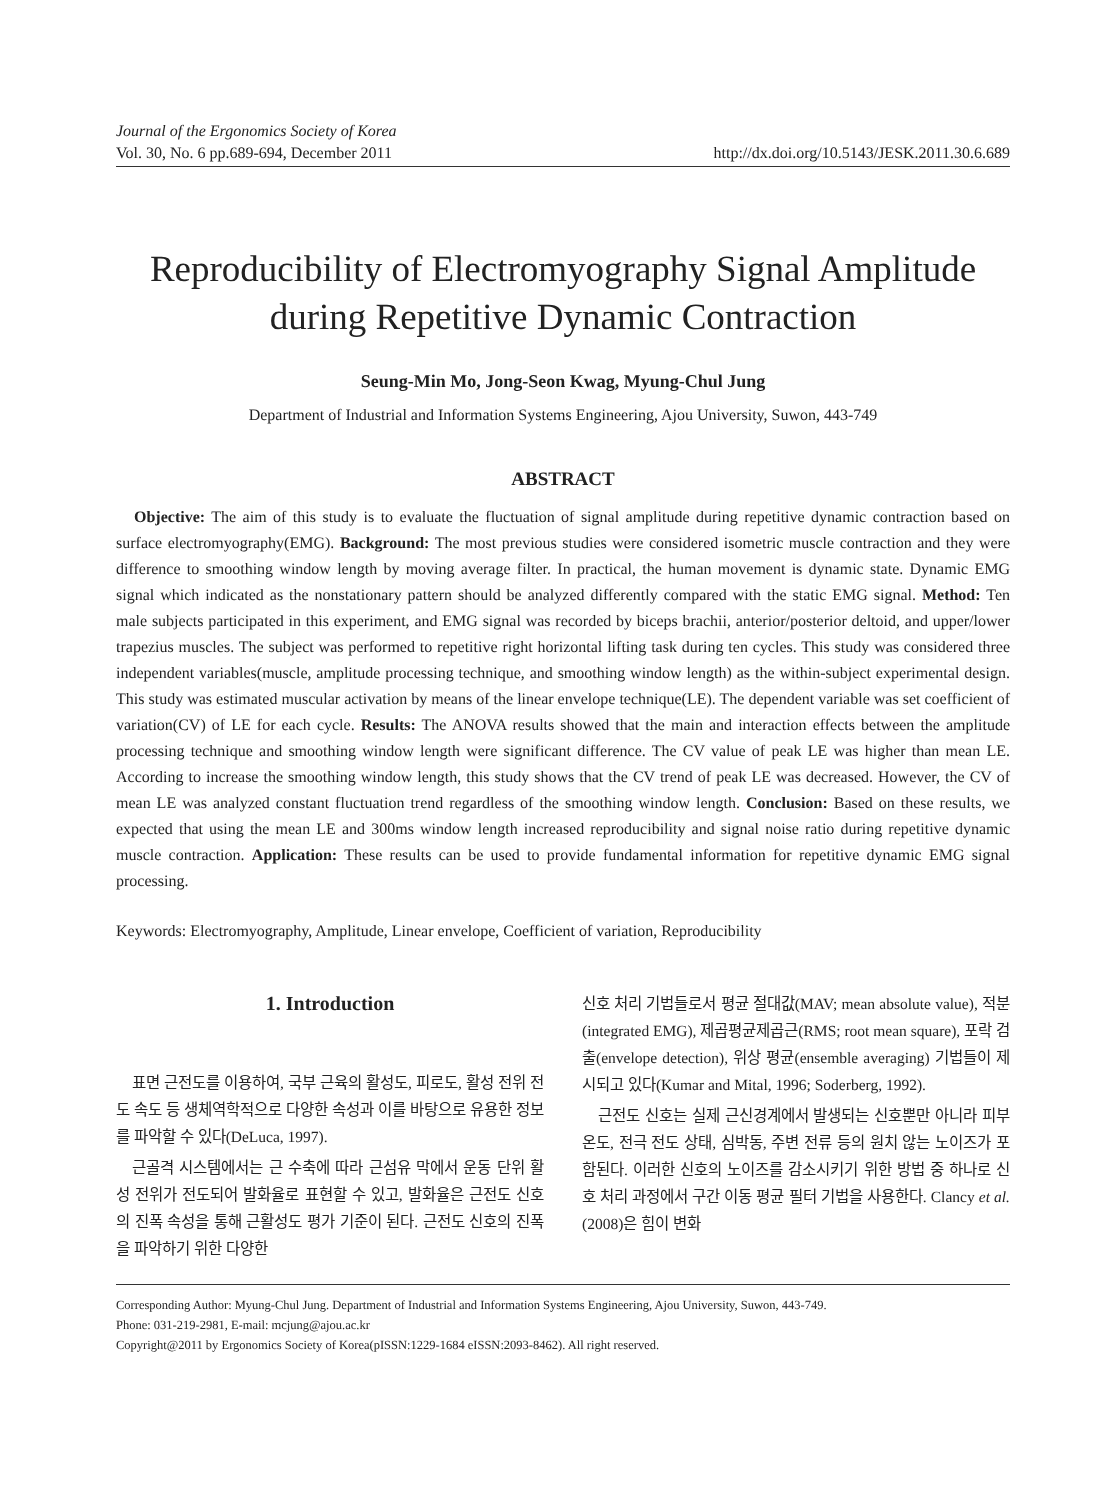Journal of the Ergonomics Society of Korea
Vol. 30, No. 6 pp.689-694, December 2011 http://dx.doi.org/10.5143/JESK.2011.30.6.689
Reproducibility of Electromyography Signal Amplitude
during Repetitive Dynamic Contraction
Seung-Min Mo, Jong-Seon Kwag, Myung-Chul Jung
Department of Industrial and Information Systems Engineering, Ajou University, Suwon, 443-749
ABSTRACT
Objective: The aim of this study is to evaluate the fluctuation of signal amplitude during repetitive dynamic contraction based on surface electromyography(EMG). Background: The most previous studies were considered isometric muscle contraction and they were difference to smoothing window length by moving average filter. In practical, the human movement is dynamic state. Dynamic EMG signal which indicated as the nonstationary pattern should be analyzed differently compared with the static EMG signal. Method: Ten male subjects participated in this experiment, and EMG signal was recorded by biceps brachii, anterior/posterior deltoid, and upper/lower trapezius muscles. The subject was performed to repetitive right horizontal lifting task during ten cycles. This study was considered three independent variables(muscle, amplitude processing technique, and smoothing window length) as the within-subject experimental design. This study was estimated muscular activation by means of the linear envelope technique(LE). The dependent variable was set coefficient of variation(CV) of LE for each cycle. Results: The ANOVA results showed that the main and interaction effects between the amplitude processing technique and smoothing window length were significant difference. The CV value of peak LE was higher than mean LE. According to increase the smoothing window length, this study shows that the CV trend of peak LE was decreased. However, the CV of mean LE was analyzed constant fluctuation trend regardless of the smoothing window length. Conclusion: Based on these results, we expected that using the mean LE and 300ms window length increased reproducibility and signal noise ratio during repetitive dynamic muscle contraction. Application: These results can be used to provide fundamental information for repetitive dynamic EMG signal processing.
Keywords: Electromyography, Amplitude, Linear envelope, Coefficient of variation, Reproducibility
1. Introduction
표면 근전도를 이용하여, 국부 근육의 활성도, 피로도, 활성 전위 전도 속도 등 생체역학적으로 다양한 속성과 이를 바탕으로 유용한 정보를 파악할 수 있다(DeLuca, 1997).
근골격 시스템에서는 근 수축에 따라 근섬유 막에서 운동 단위 활성 전위가 전도되어 발화율로 표현할 수 있고, 발화율은 근전도 신호의 진폭 속성을 통해 근활성도 평가 기준이 된다. 근전도 신호의 진폭을 파악하기 위한 다양한
신호 처리 기법들로서 평균 절대값(MAV; mean absolute value), 적분(integrated EMG), 제곱평균제곱근(RMS; root mean square), 포락 검출(envelope detection), 위상 평균(ensemble averaging) 기법들이 제시되고 있다(Kumar and Mital, 1996; Soderberg, 1992).
근전도 신호는 실제 근신경계에서 발생되는 신호뿐만 아니라 피부 온도, 전극 전도 상태, 심박동, 주변 전류 등의 원치 않는 노이즈가 포함된다. 이러한 신호의 노이즈를 감소시키기 위한 방법 중 하나로 신호 처리 과정에서 구간 이동 평균 필터 기법을 사용한다. Clancy et al.(2008)은 힘이 변화
Corresponding Author: Myung-Chul Jung. Department of Industrial and Information Systems Engineering, Ajou University, Suwon, 443-749.
Phone: 031-219-2981, E-mail: mcjung@ajou.ac.kr
Copyright@2011 by Ergonomics Society of Korea(pISSN:1229-1684 eISSN:2093-8462). All right reserved.